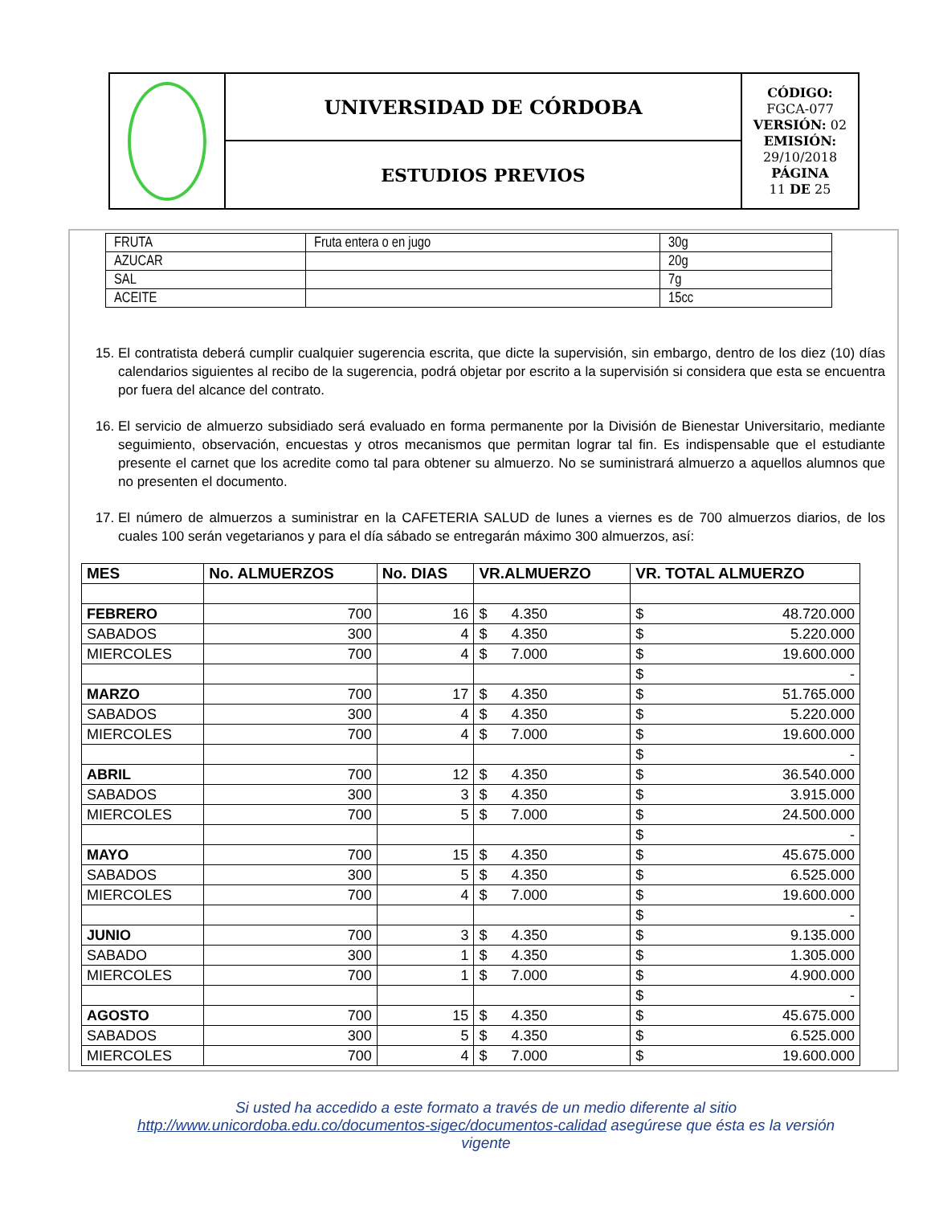| | UNIVERSIDAD DE CÓRDOBA | CÓDIGO: FGCA-077 VERSIÓN: 02 EMISIÓN: 29/10/2018 PÁGINA 11 DE 25 |
| | ESTUDIOS PREVIOS | |
| FRUTA | Fruta entera o en jugo | 30g |
| AZUCAR | | 20g |
| SAL | | 7g |
| ACEITE | | 15cc |
15. El contratista deberá cumplir cualquier sugerencia escrita, que dicte la supervisión, sin embargo, dentro de los diez (10) días calendarios siguientes al recibo de la sugerencia, podrá objetar por escrito a la supervisión si considera que esta se encuentra por fuera del alcance del contrato.
16. El servicio de almuerzo subsidiado será evaluado en forma permanente por la División de Bienestar Universitario, mediante seguimiento, observación, encuestas y otros mecanismos que permitan lograr tal fin. Es indispensable que el estudiante presente el carnet que los acredite como tal para obtener su almuerzo. No se suministrará almuerzo a aquellos alumnos que no presenten el documento.
17. El número de almuerzos a suministrar en la CAFETERIA SALUD de lunes a viernes es de 700 almuerzos diarios, de los cuales 100 serán vegetarianos y para el día sábado se entregarán máximo 300 almuerzos, así:
| MES | No. ALMUERZOS | No. DIAS | VR.ALMUERZO | VR. TOTAL ALMUERZO |
| --- | --- | --- | --- | --- |
| FEBRERO | 700 | 16 | $ 4.350 | $ 48.720.000 |
| SABADOS | 300 | 4 | $ 4.350 | $ 5.220.000 |
| MIERCOLES | 700 | 4 | $ 7.000 | $ 19.600.000 |
| | | | | $ - |
| MARZO | 700 | 17 | $ 4.350 | $ 51.765.000 |
| SABADOS | 300 | 4 | $ 4.350 | $ 5.220.000 |
| MIERCOLES | 700 | 4 | $ 7.000 | $ 19.600.000 |
| | | | | $ - |
| ABRIL | 700 | 12 | $ 4.350 | $ 36.540.000 |
| SABADOS | 300 | 3 | $ 4.350 | $ 3.915.000 |
| MIERCOLES | 700 | 5 | $ 7.000 | $ 24.500.000 |
| | | | | $ - |
| MAYO | 700 | 15 | $ 4.350 | $ 45.675.000 |
| SABADOS | 300 | 5 | $ 4.350 | $ 6.525.000 |
| MIERCOLES | 700 | 4 | $ 7.000 | $ 19.600.000 |
| | | | | $ - |
| JUNIO | 700 | 3 | $ 4.350 | $ 9.135.000 |
| SABADO | 300 | 1 | $ 4.350 | $ 1.305.000 |
| MIERCOLES | 700 | 1 | $ 7.000 | $ 4.900.000 |
| | | | | $ - |
| AGOSTO | 700 | 15 | $ 4.350 | $ 45.675.000 |
| SABADOS | 300 | 5 | $ 4.350 | $ 6.525.000 |
| MIERCOLES | 700 | 4 | $ 7.000 | $ 19.600.000 |
Si usted ha accedido a este formato a través de un medio diferente al sitio http://www.unicordoba.edu.co/documentos-sigec/documentos-calidad asegúrese que ésta es la versión vigente